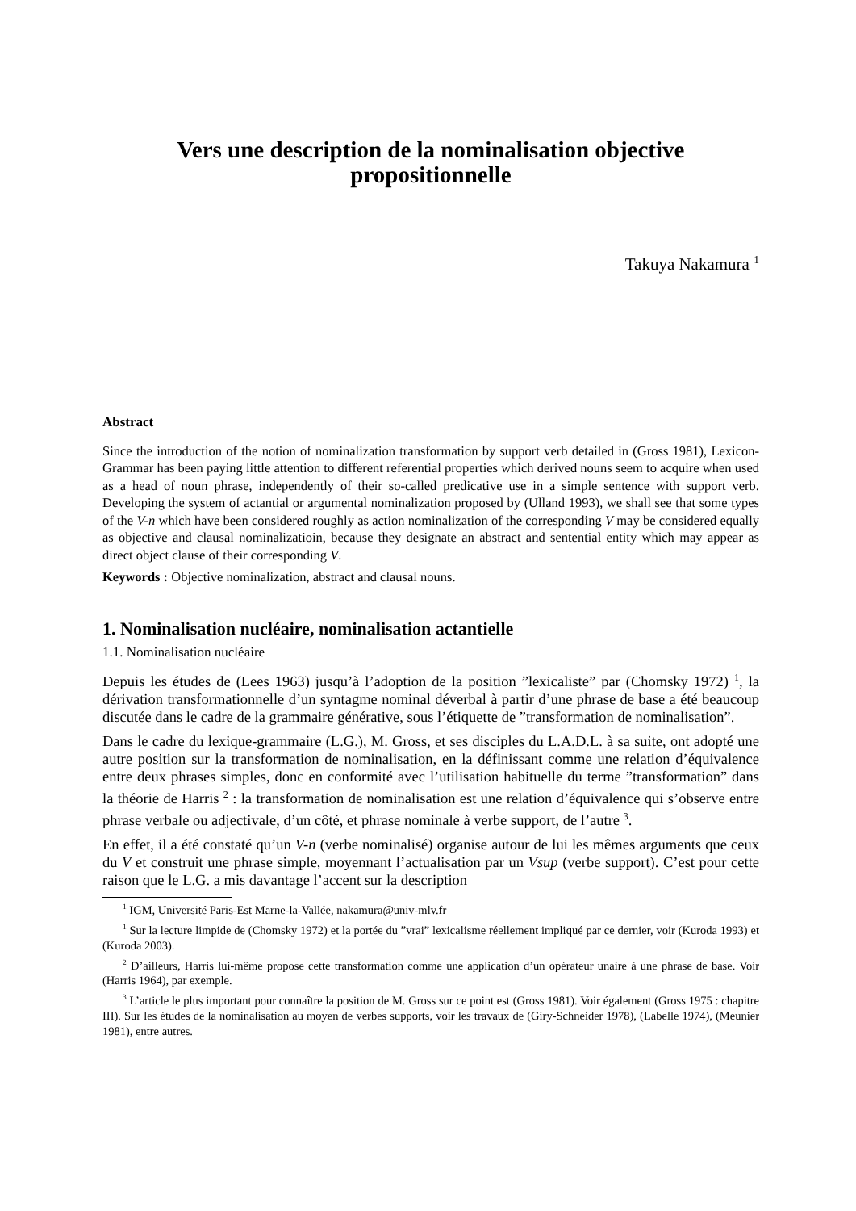Vers une description de la nominalisation objective
propositionnelle
Takuya Nakamura <sup>1</sup>
Abstract
Since the introduction of the notion of nominalization transformation by support verb detailed in (Gross 1981), Lexicon-Grammar has been paying little attention to different referential properties which derived nouns seem to acquire when used as a head of noun phrase, independently of their so-called predicative use in a simple sentence with support verb. Developing the system of actantial or argumental nominalization proposed by (Ulland 1993), we shall see that some types of the V-n which have been considered roughly as action nominalization of the corresponding V may be considered equally as objective and clausal nominalizatioin, because they designate an abstract and sentential entity which may appear as direct object clause of their corresponding V.
Keywords : Objective nominalization, abstract and clausal nouns.
1. Nominalisation nucléaire, nominalisation actantielle
1.1. Nominalisation nucléaire
Depuis les études de (Lees 1963) jusqu’à l’adoption de la position ”lexicaliste” par (Chomsky 1972) <sup>1</sup>, la dérivation transformationnelle d’un syntagme nominal déverbal à partir d’une phrase de base a été beaucoup discutée dans le cadre de la grammaire générative, sous l’étiquette de ”transformation de nominalisation”.
Dans le cadre du lexique-grammaire (L.G.), M. Gross, et ses disciples du L.A.D.L. à sa suite, ont adopté une autre position sur la transformation de nominalisation, en la définissant comme une relation d’équivalence entre deux phrases simples, donc en conformité avec l’utilisation habituelle du terme ”transformation” dans la théorie de Harris <sup>2</sup> : la transformation de nominalisation est une relation d’équivalence qui s’observe entre phrase verbale ou adjectivale, d’un côté, et phrase nominale à verbe support, de l’autre <sup>3</sup>.
En effet, il a été constaté qu’un V-n (verbe nominalisé) organise autour de lui les mêmes arguments que ceux du V et construit une phrase simple, moyennant l’actualisation par un Vsup (verbe support). C’est pour cette raison que le L.G. a mis davantage l’accent sur la description
<sup>1</sup> IGM, Université Paris-Est Marne-la-Vallée, nakamura@univ-mlv.fr
<sup>1</sup> Sur la lecture limpide de (Chomsky 1972) et la portée du ”vrai” lexicalisme réellement impliqué par ce dernier, voir (Kuroda 1993) et (Kuroda 2003).
<sup>2</sup> D’ailleurs, Harris lui-même propose cette transformation comme une application d’un opérateur unaire à une phrase de base. Voir (Harris 1964), par exemple.
<sup>3</sup> L’article le plus important pour connaître la position de M. Gross sur ce point est (Gross 1981). Voir également (Gross 1975 : chapitre III). Sur les études de la nominalisation au moyen de verbes supports, voir les travaux de (Giry-Schneider 1978), (Labelle 1974), (Meunier 1981), entre autres.